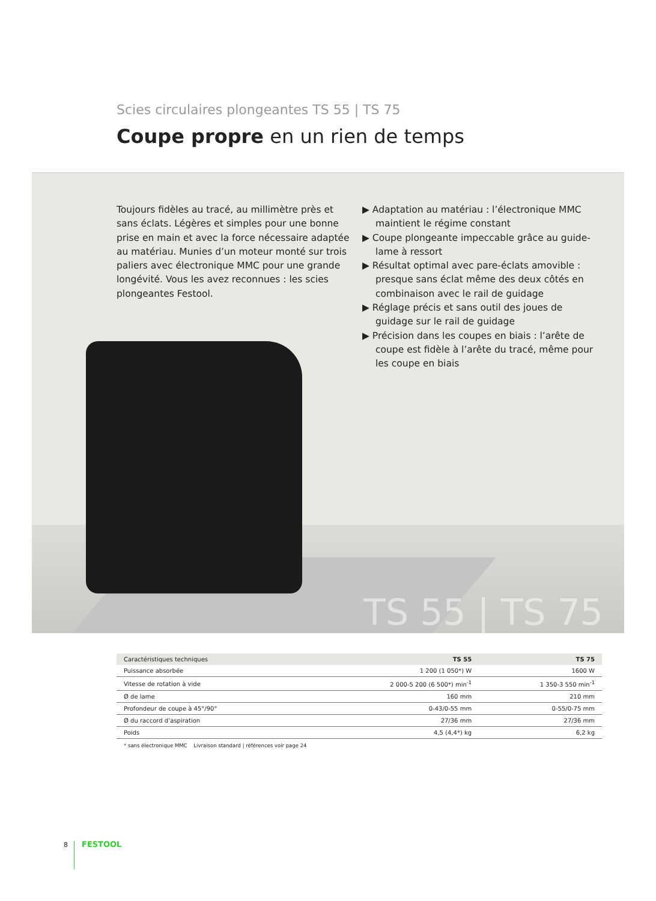Scies circulaires plongeantes TS 55 | TS 75
Coupe propre en un rien de temps
Toujours fidèles au tracé, au millimètre près et sans éclats. Légères et simples pour une bonne prise en main et avec la force nécessaire adaptée au matériau. Munies d’un moteur monté sur trois paliers avec électronique MMC pour une grande longévité. Vous les avez reconnues : les scies plongeantes Festool.
▶ Adaptation au matériau : l’électronique MMC maintient le régime constant
▶ Coupe plongeante impeccable grâce au guide-lame à ressort
▶ Résultat optimal avec pare-éclats amovible : presque sans éclat même des deux côtés en combinaison avec le rail de guidage
▶ Réglage précis et sans outil des joues de guidage sur le rail de guidage
▶ Précision dans les coupes en biais : l’arête de coupe est fidèle à l’arête du tracé, même pour les coupe en biais
TS 55 | TS 75
| Caractéristiques techniques | TS 55 | TS 75 |
| --- | --- | --- |
| Puissance absorbée | 1 200 (1 050*) W | 1600 W |
| Vitesse de rotation à vide | 2 000-5 200 (6 500*) min<sup>-1</sup> | 1 350-3 550 min<sup>-1</sup> |
| Ø de lame | 160 mm | 210 mm |
| Profondeur de coupe à 45°/90° | 0-43/0-55 mm | 0-55/0-75 mm |
| Ø du raccord d’aspiration | 27/36 mm | 27/36 mm |
| Poids | 4,5 (4,4*) kg | 6,2 kg |
* sans électronique MMC Livraison standard | références voir page 24
8 FESTOOL